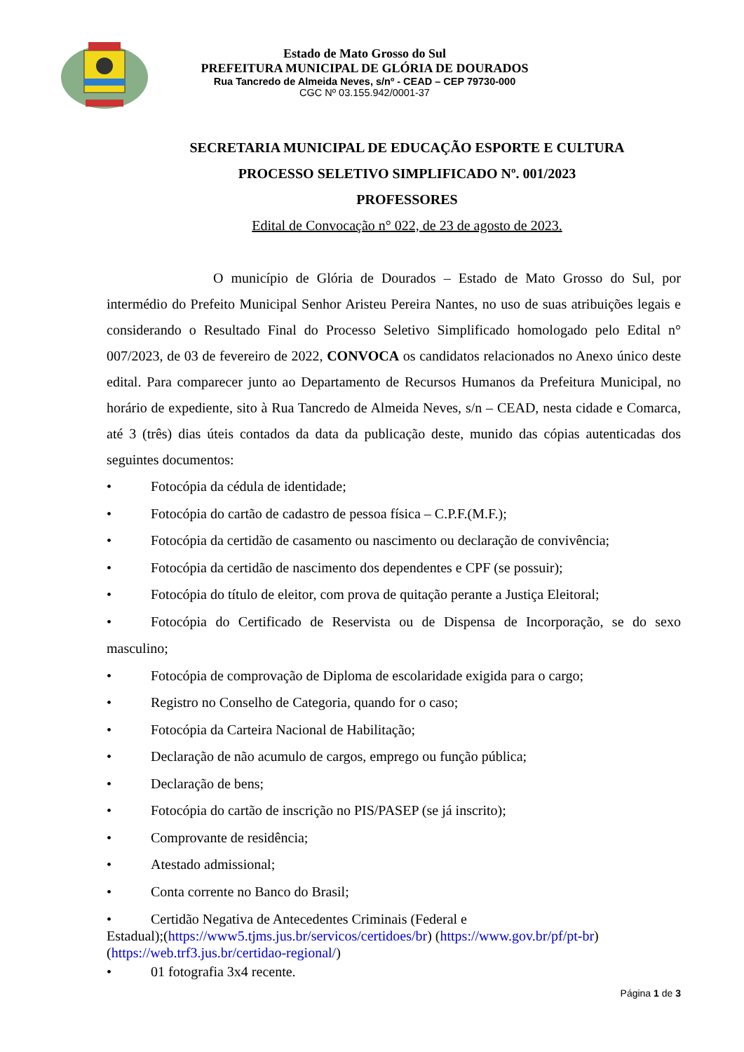Estado de Mato Grosso do Sul
PREFEITURA MUNICIPAL DE GLÓRIA DE DOURADOS
Rua Tancredo de Almeida Neves, s/nº - CEAD – CEP 79730-000
CGC Nº 03.155.942/0001-37
SECRETARIA MUNICIPAL DE EDUCAÇÃO ESPORTE E CULTURA
PROCESSO SELETIVO SIMPLIFICADO Nº. 001/2023
PROFESSORES
Edital de Convocação n° 022, de 23 de agosto de 2023.
O município de Glória de Dourados – Estado de Mato Grosso do Sul, por intermédio do Prefeito Municipal Senhor Aristeu Pereira Nantes, no uso de suas atribuições legais e considerando o Resultado Final do Processo Seletivo Simplificado homologado pelo Edital n° 007/2023, de 03 de fevereiro de 2022, CONVOCA os candidatos relacionados no Anexo único deste edital. Para comparecer junto ao Departamento de Recursos Humanos da Prefeitura Municipal, no horário de expediente, sito à Rua Tancredo de Almeida Neves, s/n – CEAD, nesta cidade e Comarca, até 3 (três) dias úteis contados da data da publicação deste, munido das cópias autenticadas dos seguintes documentos:
• Fotocópia da cédula de identidade;
• Fotocópia do cartão de cadastro de pessoa física – C.P.F.(M.F.);
• Fotocópia da certidão de casamento ou nascimento ou declaração de convivência;
• Fotocópia da certidão de nascimento dos dependentes e CPF (se possuir);
• Fotocópia do título de eleitor, com prova de quitação perante a Justiça Eleitoral;
• Fotocópia do Certificado de Reservista ou de Dispensa de Incorporação, se do sexo masculino;
• Fotocópia de comprovação de Diploma de escolaridade exigida para o cargo;
• Registro no Conselho de Categoria, quando for o caso;
• Fotocópia da Carteira Nacional de Habilitação;
• Declaração de não acumulo de cargos, emprego ou função pública;
• Declaração de bens;
• Fotocópia do cartão de inscrição no PIS/PASEP (se já inscrito);
• Comprovante de residência;
• Atestado admissional;
• Conta corrente no Banco do Brasil;
• Certidão Negativa de Antecedentes Criminais (Federal e
Estadual);(https://www5.tjms.jus.br/servicos/certidoes/br) (https://www.gov.br/pf/pt-br)
(https://web.trf3.jus.br/certidao-regional/)
• 01 fotografia 3x4 recente.
Página 1 de 3